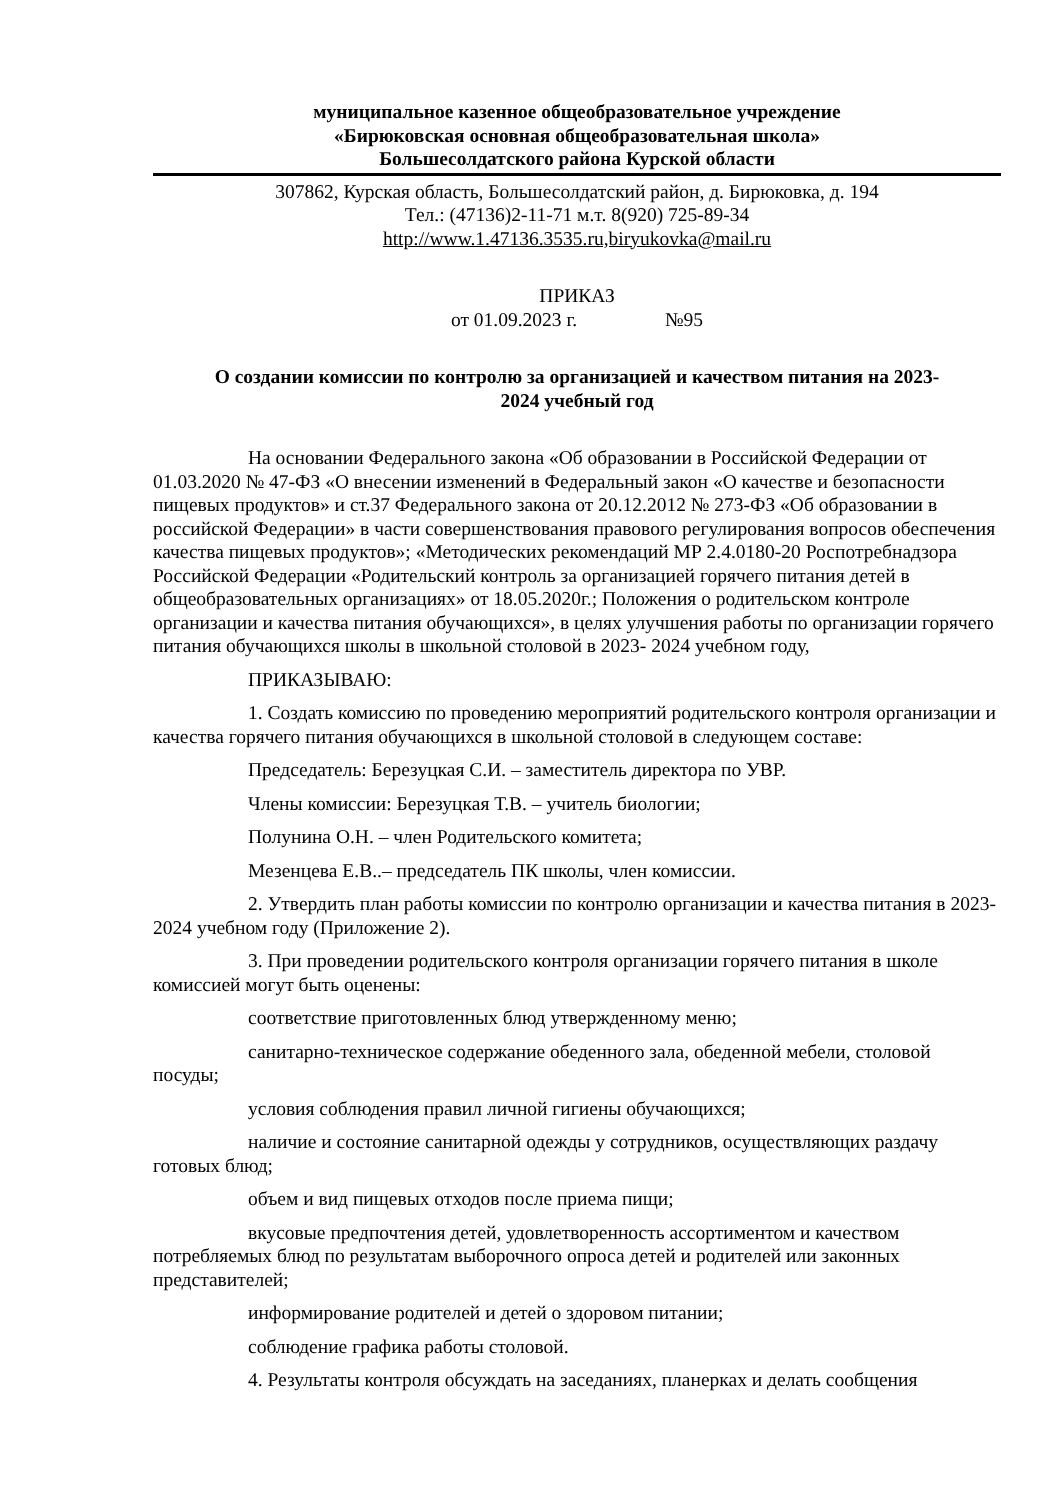муниципальное казенное общеобразовательное учреждение
«Бирюковская основная общеобразовательная школа»
Большесолдатского района Курской области
307862, Курская область, Большесолдатский район, д. Бирюковка, д. 194
Тел.: (47136)2-11-71 м.т. 8(920) 725-89-34
http://www.1.47136.3535.ru,biryukovka@mail.ru
ПРИКАЗ
от 01.09.2023 г. №95
О создании комиссии по контролю за организацией и качеством питания на 2023-
2024 учебный год
На основании Федерального закона «Об образовании в Российской Федерации от 01.03.2020 № 47-ФЗ «О внесении изменений в Федеральный закон «О качестве и безопасности пищевых продуктов» и ст.37 Федерального закона от 20.12.2012 № 273-ФЗ «Об образовании в российской Федерации» в части совершенствования правового регулирования вопросов обеспечения качества пищевых продуктов»; «Методических рекомендаций МР 2.4.0180-20 Роспотребнадзора Российской Федерации «Родительский контроль за организацией горячего питания детей в общеобразовательных организациях» от 18.05.2020г.; Положения о родительском контроле организации и качества питания обучающихся», в целях улучшения работы по организации горячего питания обучающихся школы в школьной столовой в 2023- 2024 учебном году,
ПРИКАЗЫВАЮ:
1. Создать комиссию по проведению мероприятий родительского контроля организации и качества горячего питания обучающихся в школьной столовой в следующем составе:
Председатель: Березуцкая С.И. – заместитель директора по УВР.
Члены комиссии: Березуцкая Т.В. – учитель биологии;
Полунина О.Н. – член Родительского комитета;
Мезенцева Е.В..– председатель ПК школы, член комиссии.
2. Утвердить план работы комиссии по контролю организации и качества питания в 2023- 2024 учебном году (Приложение 2).
3. При проведении родительского контроля организации горячего питания в школе комиссией могут быть оценены:
соответствие приготовленных блюд утвержденному меню;
санитарно-техническое содержание обеденного зала, обеденной мебели, столовой посуды;
условия соблюдения правил личной гигиены обучающихся;
наличие и состояние санитарной одежды у сотрудников, осуществляющих раздачу готовых блюд;
объем и вид пищевых отходов после приема пищи;
вкусовые предпочтения детей, удовлетворенность ассортиментом и качеством потребляемых блюд по результатам выборочного опроса детей и родителей или законных представителей;
информирование родителей и детей о здоровом питании;
соблюдение графика работы столовой.
4. Результаты контроля обсуждать на заседаниях, планерках и делать сообщения